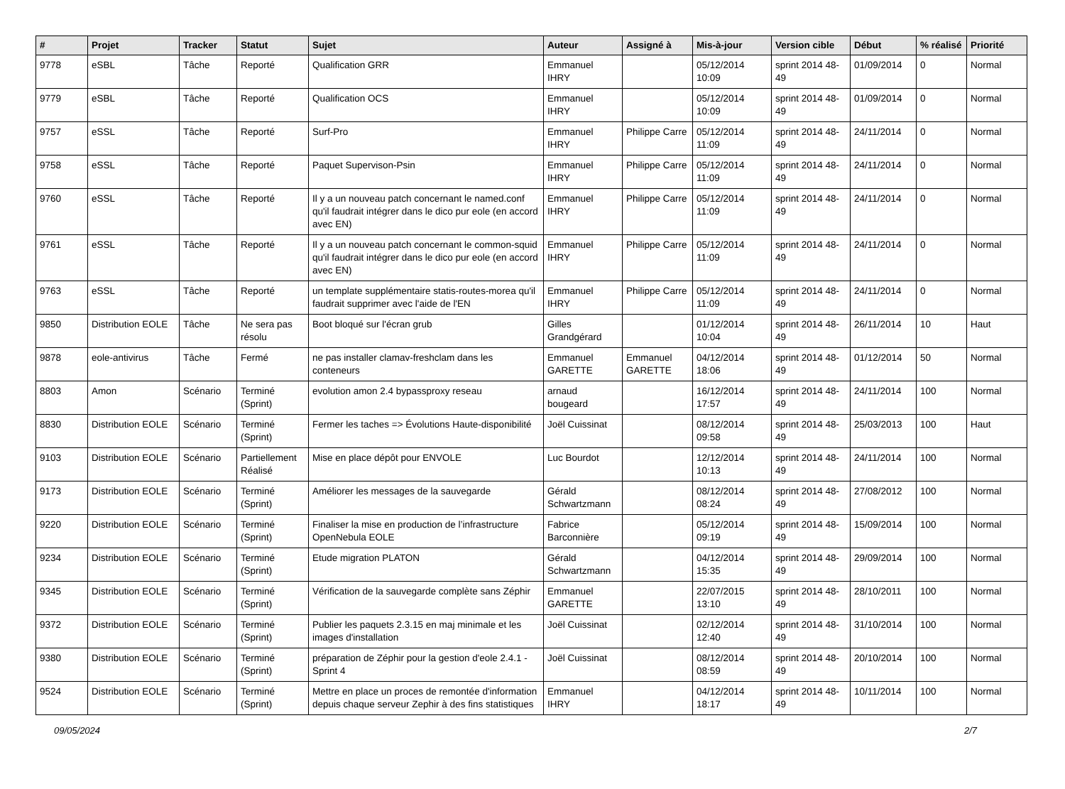| # | Projet | Tracker | Statut | Sujet | Auteur | Assigné à | Mis-à-jour | Version cible | Début | % réalisé | Priorité |
| --- | --- | --- | --- | --- | --- | --- | --- | --- | --- | --- | --- |
| 9778 | eSBL | Tâche | Reporté | Qualification GRR | Emmanuel IHRY | | 05/12/2014 10:09 | sprint 2014 48-49 | 01/09/2014 | 0 | Normal |
| 9779 | eSBL | Tâche | Reporté | Qualification OCS | Emmanuel IHRY | | 05/12/2014 10:09 | sprint 2014 48-49 | 01/09/2014 | 0 | Normal |
| 9757 | eSSL | Tâche | Reporté | Surf-Pro | Emmanuel IHRY | Philippe Carre | 05/12/2014 11:09 | sprint 2014 48-49 | 24/11/2014 | 0 | Normal |
| 9758 | eSSL | Tâche | Reporté | Paquet Supervison-Psin | Emmanuel IHRY | Philippe Carre | 05/12/2014 11:09 | sprint 2014 48-49 | 24/11/2014 | 0 | Normal |
| 9760 | eSSL | Tâche | Reporté | Il y a un nouveau patch concernant le named.conf qu'il faudrait intégrer dans le dico pur eole (en accord avec EN) | Emmanuel IHRY | Philippe Carre | 05/12/2014 11:09 | sprint 2014 48-49 | 24/11/2014 | 0 | Normal |
| 9761 | eSSL | Tâche | Reporté | Il y a un nouveau patch concernant le common-squid qu'il faudrait intégrer dans le dico pur eole (en accord avec EN) | Emmanuel IHRY | Philippe Carre | 05/12/2014 11:09 | sprint 2014 48-49 | 24/11/2014 | 0 | Normal |
| 9763 | eSSL | Tâche | Reporté | un template supplémentaire statis-routes-morea qu'il faudrait supprimer avec l'aide de l'EN | Emmanuel IHRY | Philippe Carre | 05/12/2014 11:09 | sprint 2014 48-49 | 24/11/2014 | 0 | Normal |
| 9850 | Distribution EOLE | Tâche | Ne sera pas résolu | Boot bloqué sur l'écran grub | Gilles Grandgérard | | 01/12/2014 10:04 | sprint 2014 48-49 | 26/11/2014 | 10 | Haut |
| 9878 | eole-antivirus | Tâche | Fermé | ne pas installer clamav-freshclam dans les conteneurs | Emmanuel GARETTE | Emmanuel GARETTE | 04/12/2014 18:06 | sprint 2014 48-49 | 01/12/2014 | 50 | Normal |
| 8803 | Amon | Scénario | Terminé (Sprint) | evolution amon 2.4 bypassproxy reseau | arnaud bougeard | | 16/12/2014 17:57 | sprint 2014 48-49 | 24/11/2014 | 100 | Normal |
| 8830 | Distribution EOLE | Scénario | Terminé (Sprint) | Fermer les taches => Évolutions Haute-disponibilité | Joël Cuissinat | | 08/12/2014 09:58 | sprint 2014 48-49 | 25/03/2013 | 100 | Haut |
| 9103 | Distribution EOLE | Scénario | Partiellement Réalisé | Mise en place dépôt pour ENVOLE | Luc Bourdot | | 12/12/2014 10:13 | sprint 2014 48-49 | 24/11/2014 | 100 | Normal |
| 9173 | Distribution EOLE | Scénario | Terminé (Sprint) | Améliorer les messages de la sauvegarde | Gérald Schwartzmann | | 08/12/2014 08:24 | sprint 2014 48-49 | 27/08/2012 | 100 | Normal |
| 9220 | Distribution EOLE | Scénario | Terminé (Sprint) | Finaliser la mise en production de l’infrastructure OpenNebula EOLE | Fabrice Barconnière | | 05/12/2014 09:19 | sprint 2014 48-49 | 15/09/2014 | 100 | Normal |
| 9234 | Distribution EOLE | Scénario | Terminé (Sprint) | Etude migration PLATON | Gérald Schwartzmann | | 04/12/2014 15:35 | sprint 2014 48-49 | 29/09/2014 | 100 | Normal |
| 9345 | Distribution EOLE | Scénario | Terminé (Sprint) | Vérification de la sauvegarde complète sans Zéphir | Emmanuel GARETTE | | 22/07/2015 13:10 | sprint 2014 48-49 | 28/10/2011 | 100 | Normal |
| 9372 | Distribution EOLE | Scénario | Terminé (Sprint) | Publier les paquets 2.3.15 en maj minimale et les images d'installation | Joël Cuissinat | | 02/12/2014 12:40 | sprint 2014 48-49 | 31/10/2014 | 100 | Normal |
| 9380 | Distribution EOLE | Scénario | Terminé (Sprint) | préparation de Zéphir pour la gestion d'eole 2.4.1 - Sprint 4 | Joël Cuissinat | | 08/12/2014 08:59 | sprint 2014 48-49 | 20/10/2014 | 100 | Normal |
| 9524 | Distribution EOLE | Scénario | Terminé (Sprint) | Mettre en place un proces de remontée d'information depuis chaque serveur Zephir à des fins statistiques | Emmanuel IHRY | | 04/12/2014 18:17 | sprint 2014 48-49 | 10/11/2014 | 100 | Normal |
09/05/2024 2/7